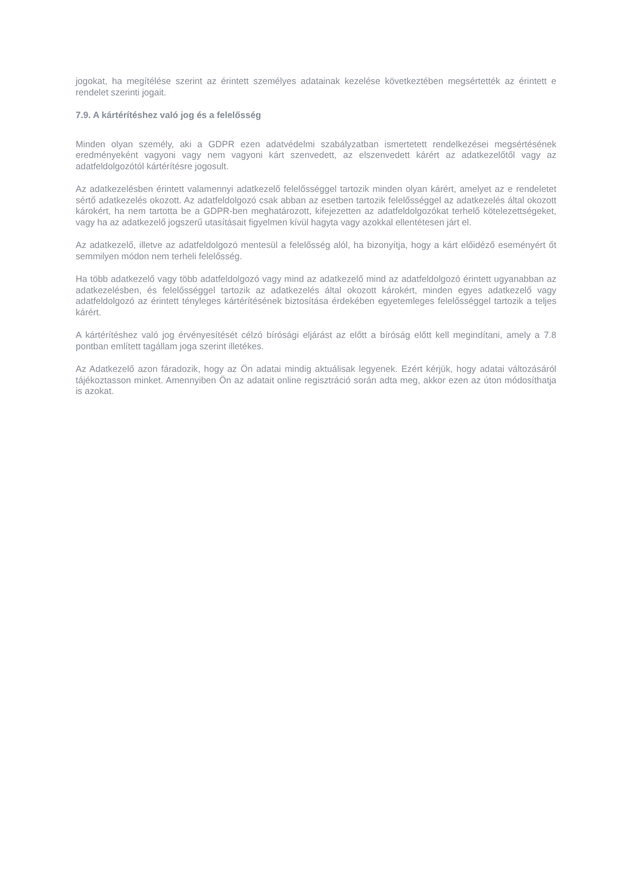jogokat, ha megítélése szerint az érintett személyes adatainak kezelése következtében megsértették az érintett e rendelet szerinti jogait.
7.9. A kártérítéshez való jog és a felelősség
Minden olyan személy, aki a GDPR ezen adatvédelmi szabályzatban ismertetett rendelkezései megsértésének eredményeként vagyoni vagy nem vagyoni kárt szenvedett, az elszenvedett kárért az adatkezelőtől vagy az adatfeldolgozótól kártérítésre jogosult.
Az adatkezelésben érintett valamennyi adatkezelő felelősséggel tartozik minden olyan kárért, amelyet az e rendeletet sértő adatkezelés okozott. Az adatfeldolgozó csak abban az esetben tartozik felelősséggel az adatkezelés által okozott károkért, ha nem tartotta be a GDPR-ben meghatározott, kifejezetten az adatfeldolgozókat terhelő kötelezettségeket, vagy ha az adatkezelő jogszerű utasításait figyelmen kívül hagyta vagy azokkal ellentétesen járt el.
Az adatkezelő, illetve az adatfeldolgozó mentesül a felelősség alól, ha bizonyítja, hogy a kárt előidéző eseményért őt semmilyen módon nem terheli felelősség.
Ha több adatkezelő vagy több adatfeldolgozó vagy mind az adatkezelő mind az adatfeldolgozó érintett ugyanabban az adatkezelésben, és felelősséggel tartozik az adatkezelés által okozott károkért, minden egyes adatkezelő vagy adatfeldolgozó az érintett tényleges kártérítésének biztosítása érdekében egyetemleges felelősséggel tartozik a teljes kárért.
A kártérítéshez való jog érvényesítését célzó bírósági eljárást az előtt a bíróság előtt kell megindítani, amely a 7.8 pontban említett tagállam joga szerint illetékes.
Az Adatkezelő azon fáradozik, hogy az Ön adatai mindig aktuálisak legyenek. Ezért kérjük, hogy adatai változásáról tájékoztasson minket. Amennyiben Ön az adatait online regisztráció során adta meg, akkor ezen az úton módosíthatja is azokat.